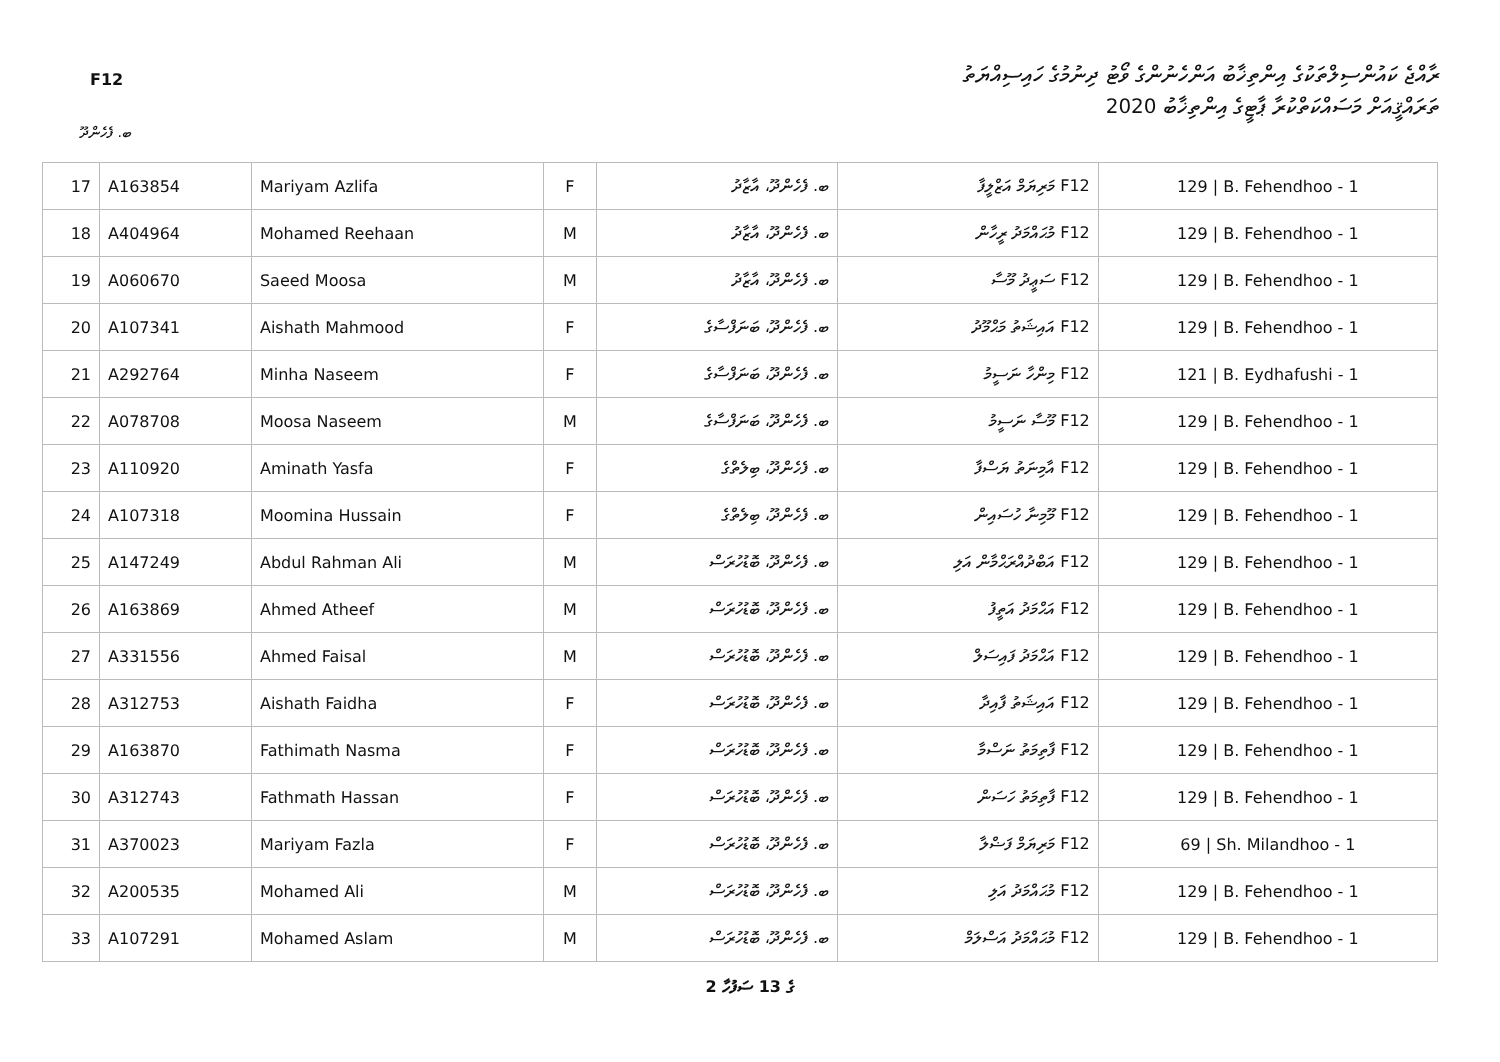F12
ރާއްޖެ ކައުންސިލްތަކުގެ އިންތިޚާބު އަންހެނުންގެ ވޯޓު ދިނުމުގެ ހައިސިއްޔަތު
ތަރައްޤީއަށް މަސައްކަތްކުރާ ޕާޓީގެ އިންތިޚާބު 2020
ބ. ފެހެންދޫ
| 17 | A163854 | Mariyam Azlifa | F | ބ. ފެހެންދޫ، އާޒާދު | F12 މަރިޔަމް އަޒްލީފާ | 129 / B. Fehendhoo - 1 |
| 18 | A404964 | Mohamed Reehaan | M | ބ. ފެހެންދޫ، އާޒާދު | F12 މުޙައްމަދު ރީހާން | 129 / B. Fehendhoo - 1 |
| 19 | A060670 | Saeed Moosa | M | ބ. ފެހެންދޫ، އާޒާދު | F12 ސަޢީދު މޫސާ | 129 / B. Fehendhoo - 1 |
| 20 | A107341 | Aishath Mahmood | F | ބ. ފެހެންދޫ، ބަނަފްސާގެ | F12 އައިޝަތު މަޙްމޫދު | 129 / B. Fehendhoo - 1 |
| 21 | A292764 | Minha Naseem | F | ބ. ފެހެންދޫ، ބަނަފްސާގެ | F12 މިންހާ ނަސީމު | 121 / B. Eydhafushi - 1 |
| 22 | A078708 | Moosa Naseem | M | ބ. ފެހެންދޫ، ބަނަފްސާގެ | F12 މޫސާ ނަސީމު | 129 / B. Fehendhoo - 1 |
| 23 | A110920 | Aminath Yasfa | F | ބ. ފެހެންދޫ، ބިލެތްގެ | F12 އާމިނަތު ޔަސްފާ | 129 / B. Fehendhoo - 1 |
| 24 | A107318 | Moomina Hussain | F | ބ. ފެހެންދޫ، ބިލެތްގެ | F12 މޫމިނާ ހުސައިން | 129 / B. Fehendhoo - 1 |
| 25 | A147249 | Abdul Rahman Ali | M | ބ. ފެހެންދޫ، ބޮޑުހުރަސް | F12 އަބްދުއްރަޙްމާން އަލި | 129 / B. Fehendhoo - 1 |
| 26 | A163869 | Ahmed Atheef | M | ބ. ފެހެންދޫ، ބޮޑުހުރަސް | F12 އަޙްމަދު އަތީފު | 129 / B. Fehendhoo - 1 |
| 27 | A331556 | Ahmed Faisal | M | ބ. ފެހެންދޫ، ބޮޑުހުރަސް | F12 އަޙްމަދު ފައިސަލް | 129 / B. Fehendhoo - 1 |
| 28 | A312753 | Aishath Faidha | F | ބ. ފެހެންދޫ، ބޮޑުހުރަސް | F12 އައިޝަތު ފާއިދާ | 129 / B. Fehendhoo - 1 |
| 29 | A163870 | Fathimath Nasma | F | ބ. ފެހެންދޫ، ބޮޑުހުރަސް | F12 ފާތިމަތު ނަސްމާ | 129 / B. Fehendhoo - 1 |
| 30 | A312743 | Fathmath Hassan | F | ބ. ފެހެންދޫ، ބޮޑުހުރަސް | F12 ފާތިމަތު ހަސަން | 129 / B. Fehendhoo - 1 |
| 31 | A370023 | Mariyam Fazla | F | ބ. ފެހެންދޫ، ބޮޑުހުރަސް | F12 މަރިޔަމް ފަޟްލާ | 69 / Sh. Milandhoo - 1 |
| 32 | A200535 | Mohamed Ali | M | ބ. ފެހެންދޫ، ބޮޑުހުރަސް | F12 މުޙައްމަދު އަލި | 129 / B. Fehendhoo - 1 |
| 33 | A107291 | Mohamed Aslam | M | ބ. ފެހެންދޫ، ބޮޑުހުރަސް | F12 މުޙައްމަދު އަސްލަމް | 129 / B. Fehendhoo - 1 |
2 ގެ 13 ސަފުހާ